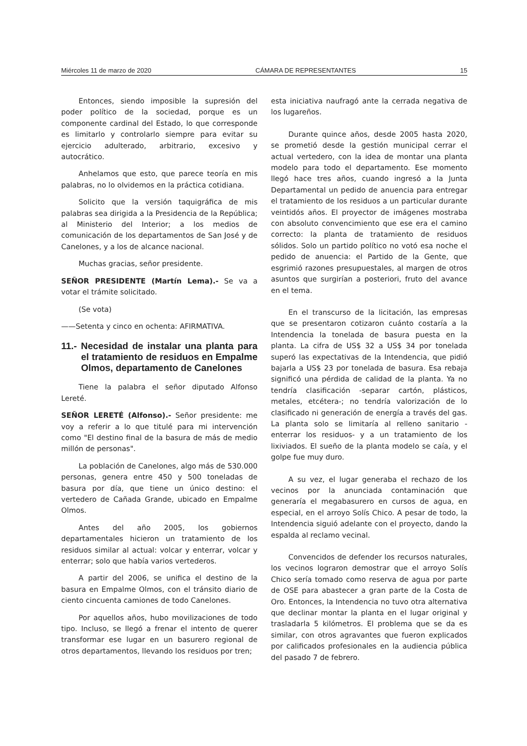Miércoles 11 de marzo de 2020 CÁMARA DE REPRESENTANTES 15
Entonces, siendo imposible la supresión del poder político de la sociedad, porque es un componente cardinal del Estado, lo que corresponde es limitarlo y controlarlo siempre para evitar su ejercicio adulterado, arbitrario, excesivo y autocrático.
Anhelamos que esto, que parece teoría en mis palabras, no lo olvidemos en la práctica cotidiana.
Solicito que la versión taquigráfica de mis palabras sea dirigida a la Presidencia de la República; al Ministerio del Interior; a los medios de comunicación de los departamentos de San José y de Canelones, y a los de alcance nacional.
Muchas gracias, señor presidente.
SEÑOR PRESIDENTE (Martín Lema).- Se va a votar el trámite solicitado.
(Se vota)
——Setenta y cinco en ochenta: AFIRMATIVA.
11.- Necesidad de instalar una planta para el tratamiento de residuos en Empalme Olmos, departamento de Canelones
Tiene la palabra el señor diputado Alfonso Lereté.
SEÑOR LERETÉ (Alfonso).- Señor presidente: me voy a referir a lo que titulé para mi intervención como "El destino final de la basura de más de medio millón de personas".
La población de Canelones, algo más de 530.000 personas, genera entre 450 y 500 toneladas de basura por día, que tiene un único destino: el vertedero de Cañada Grande, ubicado en Empalme Olmos.
Antes del año 2005, los gobiernos departamentales hicieron un tratamiento de los residuos similar al actual: volcar y enterrar, volcar y enterrar; solo que había varios vertederos.
A partir del 2006, se unifica el destino de la basura en Empalme Olmos, con el tránsito diario de ciento cincuenta camiones de todo Canelones.
Por aquellos años, hubo movilizaciones de todo tipo. Incluso, se llegó a frenar el intento de querer transformar ese lugar en un basurero regional de otros departamentos, llevando los residuos por tren;
esta iniciativa naufragó ante la cerrada negativa de los lugareños.
Durante quince años, desde 2005 hasta 2020, se prometió desde la gestión municipal cerrar el actual vertedero, con la idea de montar una planta modelo para todo el departamento. Ese momento llegó hace tres años, cuando ingresó a la Junta Departamental un pedido de anuencia para entregar el tratamiento de los residuos a un particular durante veintidós años. El proyector de imágenes mostraba con absoluto convencimiento que ese era el camino correcto: la planta de tratamiento de residuos sólidos. Solo un partido político no votó esa noche el pedido de anuencia: el Partido de la Gente, que esgrimió razones presupuestales, al margen de otros asuntos que surgirían a posteriori, fruto del avance en el tema.
En el transcurso de la licitación, las empresas que se presentaron cotizaron cuánto costaría a la Intendencia la tonelada de basura puesta en la planta. La cifra de US$ 32 a US$ 34 por tonelada superó las expectativas de la Intendencia, que pidió bajarla a US$ 23 por tonelada de basura. Esa rebaja significó una pérdida de calidad de la planta. Ya no tendría clasificación -separar cartón, plásticos, metales, etcétera-; no tendría valorización de lo clasificado ni generación de energía a través del gas. La planta solo se limitaría al relleno sanitario -enterrar los residuos- y a un tratamiento de los lixiviados. El sueño de la planta modelo se caía, y el golpe fue muy duro.
A su vez, el lugar generaba el rechazo de los vecinos por la anunciada contaminación que generaría el megabasurero en cursos de agua, en especial, en el arroyo Solís Chico. A pesar de todo, la Intendencia siguió adelante con el proyecto, dando la espalda al reclamo vecinal.
Convencidos de defender los recursos naturales, los vecinos lograron demostrar que el arroyo Solís Chico sería tomado como reserva de agua por parte de OSE para abastecer a gran parte de la Costa de Oro. Entonces, la Intendencia no tuvo otra alternativa que declinar montar la planta en el lugar original y trasladarla 5 kilómetros. El problema que se da es similar, con otros agravantes que fueron explicados por calificados profesionales en la audiencia pública del pasado 7 de febrero.